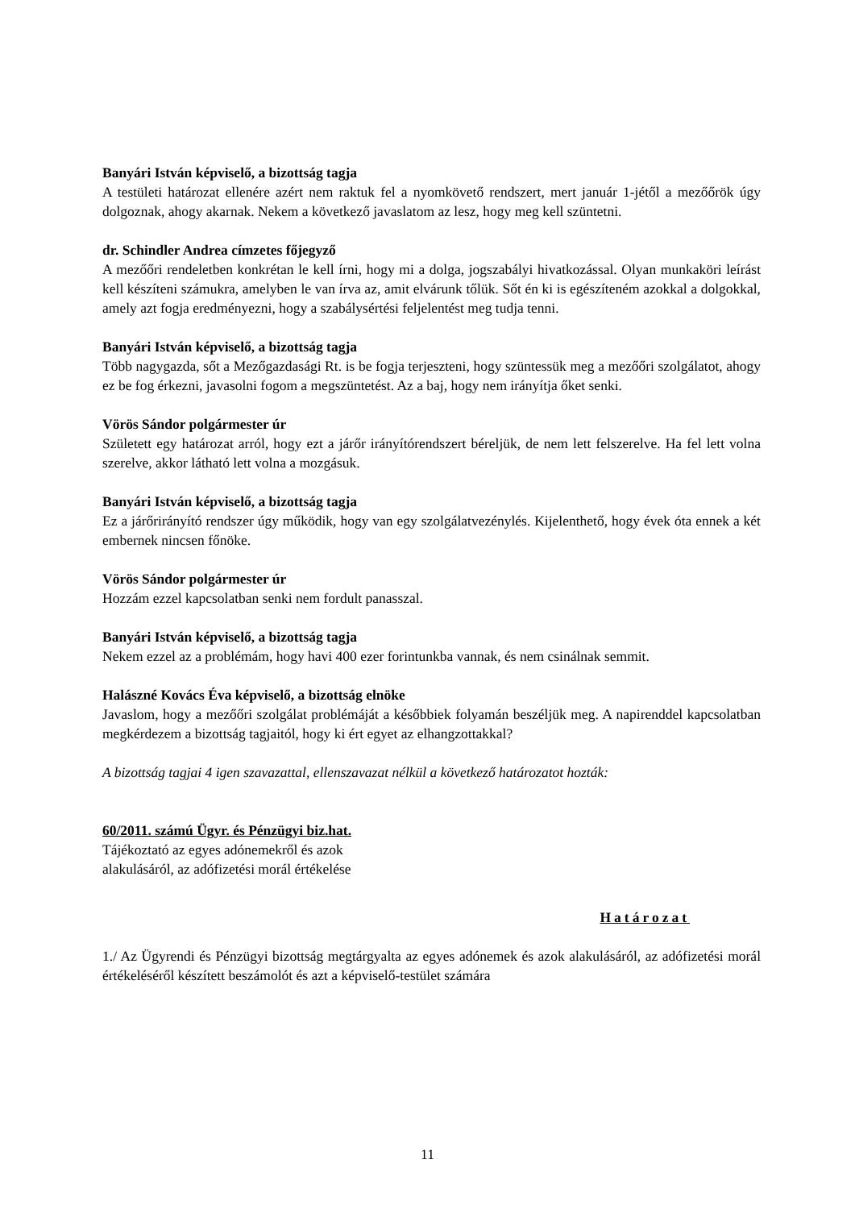Banyári István képviselő, a bizottság tagja
A testületi határozat ellenére azért nem raktuk fel a nyomkövető rendszert, mert január 1-jétől a mezőőrök úgy dolgoznak, ahogy akarnak. Nekem a következő javaslatom az lesz, hogy meg kell szüntetni.
dr. Schindler Andrea címzetes főjegyző
A mezőőri rendeletben konkrétan le kell írni, hogy mi a dolga, jogszabályi hivatkozással. Olyan munkaköri leírást kell készíteni számukra, amelyben le van írva az, amit elvárunk tőlük. Sőt én ki is egészíteném azokkal a dolgokkal, amely azt fogja eredményezni, hogy a szabálysértési feljelentést meg tudja tenni.
Banyári István képviselő, a bizottság tagja
Több nagygazda, sőt a Mezőgazdasági Rt. is be fogja terjeszteni, hogy szüntessük meg a mezőőri szolgálatot, ahogy ez be fog érkezni, javasolni fogom a megszüntetést. Az a baj, hogy nem irányítja őket senki.
Vörös Sándor polgármester úr
Született egy határozat arról, hogy ezt a járőr irányítórendszert béreljük, de nem lett felszerelve. Ha fel lett volna szerelve, akkor látható lett volna a mozgásuk.
Banyári István képviselő, a bizottság tagja
Ez a járőrirányító rendszer úgy működik, hogy van egy szolgálatvezénylés. Kijelenthető, hogy évek óta ennek a két embernek nincsen főnöke.
Vörös Sándor polgármester úr
Hozzám ezzel kapcsolatban senki nem fordult panasszal.
Banyári István képviselő, a bizottság tagja
Nekem ezzel az a problémám, hogy havi 400 ezer forintunkba vannak, és nem csinálnak semmit.
Halászné Kovács Éva képviselő, a bizottság elnöke
Javaslom, hogy a mezőőri szolgálat problémáját a későbbiek folyamán beszéljük meg. A napirenddel kapcsolatban megkérdezem a bizottság tagjaitól, hogy ki ért egyet az elhangzottakkal?
A bizottság tagjai 4 igen szavazattal, ellenszavazat nélkül a következő határozatot hozták:
60/2011. számú Ügyr. és Pénzügyi biz.hat.
Tájékoztató az egyes adónemekről és azok
alakulásáról, az adófizetési morál értékelése
Határozat
1./ Az Ügyrendi és Pénzügyi bizottság megtárgyalta az egyes adónemek és azok alakulásáról, az adófizetési morál értékeléséről készített beszámolót és azt a képviselő-testület számára
11